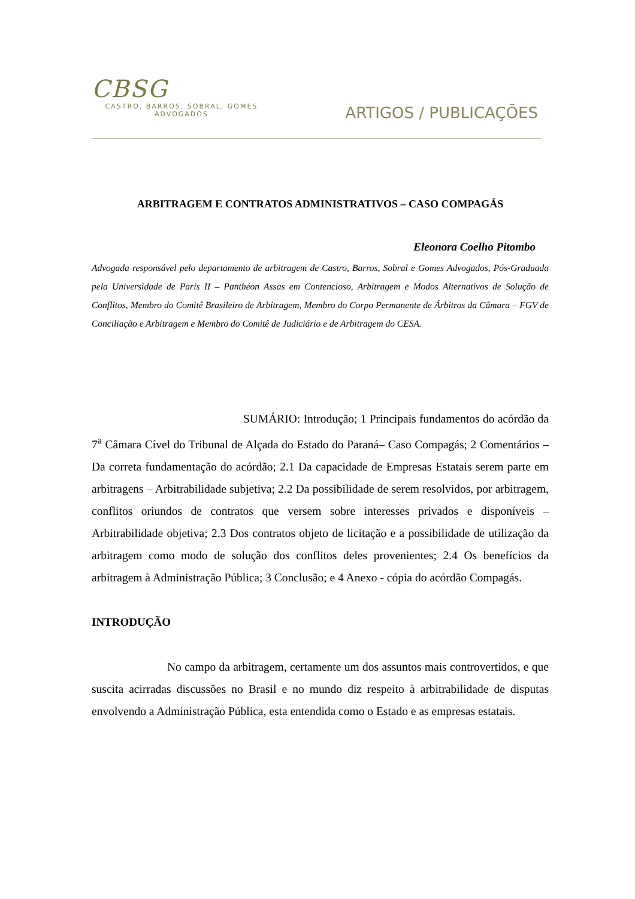CBSG
CASTRO, BARROS, SOBRAL, GOMES
ADVOGADOS
ARTIGOS / PUBLICAÇÕES
ARBITRAGEM E CONTRATOS ADMINISTRATIVOS – CASO COMPAGÁS
Eleonora Coelho Pitombo
Advogada responsável pelo departamento de arbitragem de Castro, Barros, Sobral e Gomes Advogados, Pós-Graduada pela Universidade de Paris II – Panthéon Assas em Contencioso, Arbitragem e Modos Alternativos de Solução de Conflitos, Membro do Comitê Brasileiro de Arbitragem, Membro do Corpo Permanente de Árbitros da Câmara – FGV de Conciliação e Arbitragem e Membro do Comitê de Judiciário e de Arbitragem do CESA.
SUMÁRIO: Introdução; 1 Principais fundamentos do acórdão da 7<sup>a</sup> Câmara Cível do Tribunal de Alçada do Estado do Paraná– Caso Compagás; 2 Comentários – Da correta fundamentação do acórdão; 2.1 Da capacidade de Empresas Estatais serem parte em arbitragens – Arbitrabilidade subjetiva; 2.2 Da possibilidade de serem resolvidos, por arbitragem, conflitos oriundos de contratos que versem sobre interesses privados e disponíveis – Arbitrabilidade objetiva; 2.3 Dos contratos objeto de licitação e a possibilidade de utilização da arbitragem como modo de solução dos conflitos deles provenientes; 2.4 Os benefícios da arbitragem à Administração Pública; 3 Conclusão; e 4 Anexo - cópia do acórdão Compagás.
INTRODUÇÃO
No campo da arbitragem, certamente um dos assuntos mais controvertidos, e que suscita acirradas discussões no Brasil e no mundo diz respeito à arbitrabilidade de disputas envolvendo a Administração Pública, esta entendida como o Estado e as empresas estatais.